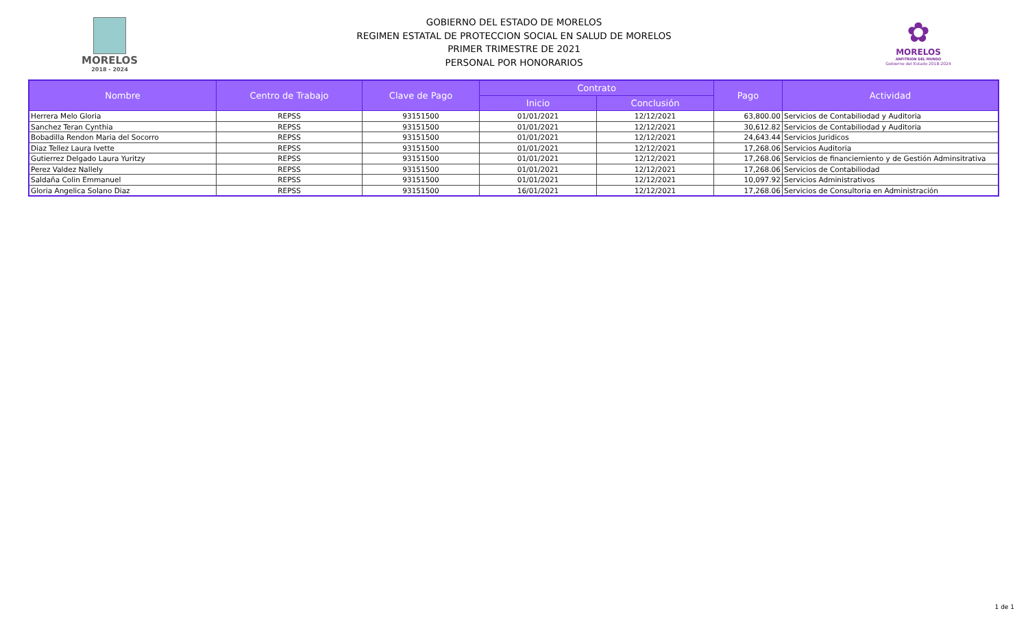MORELOS
2018 - 2024
GOBIERNO DEL ESTADO DE MORELOS
REGIMEN ESTATAL DE PROTECCION SOCIAL EN SALUD DE MORELOS
PRIMER TRIMESTRE DE 2021
PERSONAL POR HONORARIOS
✿
MORELOS
ANFITRIÓN DEL MUNDO
Gobierno del Estado 2018-2024
| Nombre | Centro de Trabajo | Clave de Pago | Contrato | | Pago | Actividad |
| --- | --- | --- | --- | --- | --- | --- |
| | | | Inicio | Conclusión | | |
| Herrera Melo Gloria | REPSS | 93151500 | 01/01/2021 | 12/12/2021 | 63,800.00 | Servicios de Contabiliodad y Auditoria |
| Sanchez Teran Cynthia | REPSS | 93151500 | 01/01/2021 | 12/12/2021 | 30,612.82 | Servicios de Contabiliodad y Auditoria |
| Bobadilla Rendon Maria del Socorro | REPSS | 93151500 | 01/01/2021 | 12/12/2021 | 24,643.44 | Servicios Juridicos |
| Diaz Tellez Laura Ivette | REPSS | 93151500 | 01/01/2021 | 12/12/2021 | 17,268.06 | Servicios Auditoria |
| Gutierrez Delgado Laura Yuritzy | REPSS | 93151500 | 01/01/2021 | 12/12/2021 | 17,268.06 | Servicios de financiemiento y de Gestión Adminsitrativa |
| Perez Valdez Nallely | REPSS | 93151500 | 01/01/2021 | 12/12/2021 | 17,268.06 | Servicios de Contabiliodad |
| Saldaña Colin Emmanuel | REPSS | 93151500 | 01/01/2021 | 12/12/2021 | 10,097.92 | Servicios Administrativos |
| Gloria Angelica Solano Diaz | REPSS | 93151500 | 16/01/2021 | 12/12/2021 | 17,268.06 | Servicios de Consultoria en Administración |
1 de 1